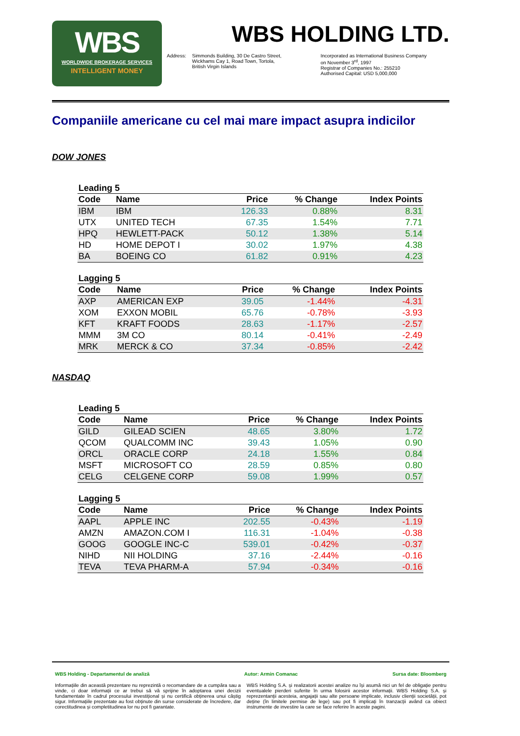WBS
WORLDWIDE BROKERAGE SERVICES
INTELLIGENT MONEY
WBS HOLDING LTD.
Address: Simmonds Building, 30 De Castro Street,
Wickhams Cay 1, Road Town, Tortola,
British Virgin Islands
Incorporated as International Business Company
on November 3<sup>rd</sup>, 1997
Registrar of Companies No.: 255210
Authorised Capital: USD 5,000,000
Companiile americane cu cel mai mare impact asupra indicilor
DOW JONES
Leading 5
| Code | Name | Price | % Change | Index Points |
| --- | --- | --- | --- | --- |
| IBM | IBM | 126.33 | 0.88% | 8.31 |
| UTX | UNITED TECH | 67.35 | 1.54% | 7.71 |
| HPQ | HEWLETT-PACK | 50.12 | 1.38% | 5.14 |
| HD | HOME DEPOT I | 30.02 | 1.97% | 4.38 |
| BA | BOEING CO | 61.82 | 0.91% | 4.23 |
Lagging 5
| Code | Name | Price | % Change | Index Points |
| --- | --- | --- | --- | --- |
| AXP | AMERICAN EXP | 39.05 | -1.44% | -4.31 |
| XOM | EXXON MOBIL | 65.76 | -0.78% | -3.93 |
| KFT | KRAFT FOODS | 28.63 | -1.17% | -2.57 |
| MMM | 3M CO | 80.14 | -0.41% | -2.49 |
| MRK | MERCK & CO | 37.34 | -0.85% | -2.42 |
NASDAQ
Leading 5
| Code | Name | Price | % Change | Index Points |
| --- | --- | --- | --- | --- |
| GILD | GILEAD SCIEN | 48.65 | 3.80% | 1.72 |
| QCOM | QUALCOMM INC | 39.43 | 1.05% | 0.90 |
| ORCL | ORACLE CORP | 24.18 | 1.55% | 0.84 |
| MSFT | MICROSOFT CO | 28.59 | 0.85% | 0.80 |
| CELG | CELGENE CORP | 59.08 | 1.99% | 0.57 |
Lagging 5
| Code | Name | Price | % Change | Index Points |
| --- | --- | --- | --- | --- |
| AAPL | APPLE INC | 202.55 | -0.43% | -1.19 |
| AMZN | AMAZON.COM I | 116.31 | -1.04% | -0.38 |
| GOOG | GOOGLE INC-C | 539.01 | -0.42% | -0.37 |
| NIHD | NII HOLDING | 37.16 | -2.44% | -0.16 |
| TEVA | TEVA PHARM-A | 57.94 | -0.34% | -0.16 |
WBS Holding - Departamentul de analiză Autor: Armin Comanac Sursa date: Bloomberg
Informațiile din această prezentare nu reprezintă o recomandare de a cumpăra sau a vinde, ci doar informații ce ar trebui să vă sprijine în adoptarea unei decizii fundamentate în cadrul procesului investițional și nu certifică obținerea unui câștig sigur. Informațiile prezentate au fost obținute din surse considerate de încredere, dar corectitudinea și completitudinea lor nu pot fi garantate.
WBS Holding S.A. și realizatorii acestei analize nu își asumă nici un fel de obligație pentru eventualele pierderi suferite în urma folosirii acestor informații. WBS Holding S.A. și reprezentanții acesteia, angajații sau alte persoane implicate, inclusiv clienții societății, pot deține (în limitele permise de lege) sau pot fi implicați în tranzacții având ca obiect instrumente de investire la care se face referire în aceste pagini.